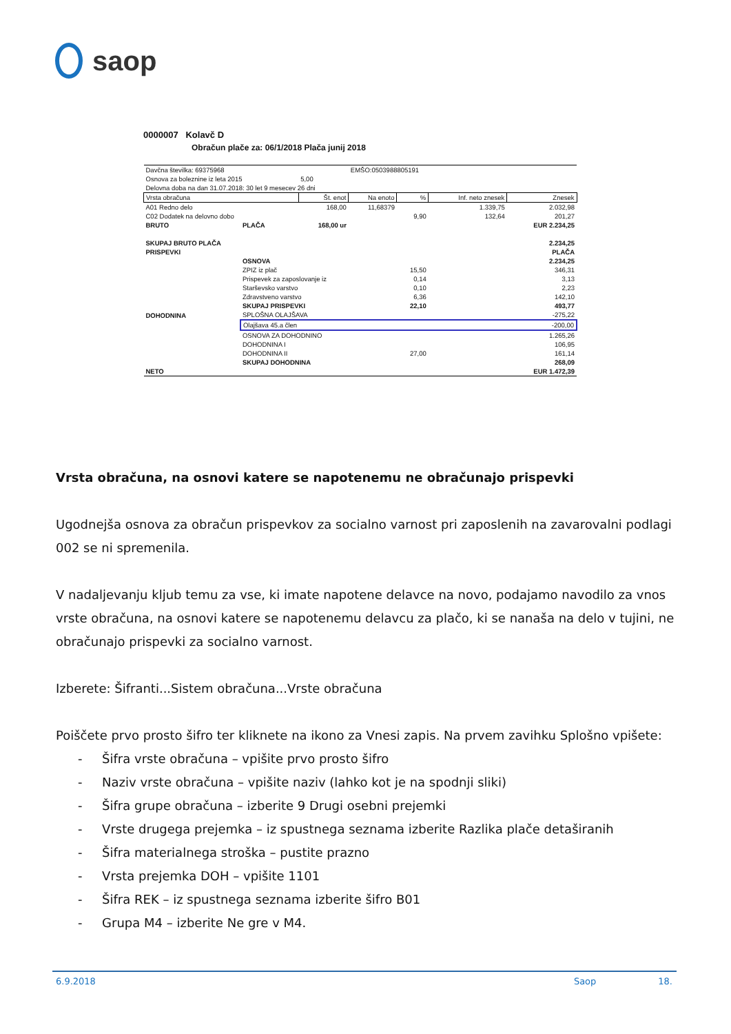saop
0000007 Kolavč D
Obračun plače za: 06/1/2018 Plača junij 2018
| Davčna številka: 69375968 | | | EMŠO:0503988805191 | | | |
| Osnova za boleznine iz leta 2015 | | 5,00 | | | | |
| Delovna doba na dan 31.07.2018: 30 let 9 mesecev 26 dni | | | | | | |
| Vrsta obračuna | | Št. enot | Na enoto | % | Inf. neto znesek | Znesek |
| A01 Redno delo | | 168,00 | 11,68379 | | 1.339,75 | 2.032,98 |
| C02 Dodatek na delovno dobo | | | | 9,90 | 132,64 | 201,27 |
| BRUTO | PLAČA | 168,00 ur | | | | EUR 2.234,25 |
| SKUPAJ BRUTO PLAČA | | | | | | 2.234,25 |
| PRISPEVKI | | | | | | PLAČA |
| | OSNOVA | | | | | 2.234,25 |
| | ZPIZ iz plač | | | 15,50 | | 346,31 |
| | Prispevek za zaposlovanje iz | | | 0,14 | | 3,13 |
| | Starševsko varstvo | | | 0,10 | | 2,23 |
| | Zdravstveno varstvo | | | 6,36 | | 142,10 |
| | SKUPAJ PRISPEVKI | | | 22,10 | | 493,77 |
| DOHODNINA | SPLOŠNA OLAJŠAVA | | | | | -275,22 |
| | Olajšava 45.a člen | | | | | -200,00 |
| | OSNOVA ZA DOHODNINO | | | | | 1.265,26 |
| | DOHODNINA I | | | | | 106,95 |
| | DOHODNINA II | | | 27,00 | | 161,14 |
| | SKUPAJ DOHODNINA | | | | | 268,09 |
| NETO | | | | | | EUR 1.472,39 |
Vrsta obračuna, na osnovi katere se napotenemu ne obračunajo prispevki
Ugodnejša osnova za obračun prispevkov za socialno varnost pri zaposlenih na zavarovalni podlagi 002 se ni spremenila.
V nadaljevanju kljub temu za vse, ki imate napotene delavce na novo, podajamo navodilo za vnos vrste obračuna, na osnovi katere se napotenemu delavcu za plačo, ki se nanaša na delo v tujini, ne obračunajo prispevki za socialno varnost.
Izberete: Šifranti...Sistem obračuna...Vrste obračuna
Poiščete prvo prosto šifro ter kliknete na ikono za Vnesi zapis. Na prvem zavihku Splošno vpišete:
- Šifra vrste obračuna – vpišite prvo prosto šifro
- Naziv vrste obračuna – vpišite naziv (lahko kot je na spodnji sliki)
- Šifra grupe obračuna – izberite 9 Drugi osebni prejemki
- Vrste drugega prejemka – iz spustnega seznama izberite Razlika plače detaširanih
- Šifra materialnega stroška – pustite prazno
- Vrsta prejemka DOH – vpišite 1101
- Šifra REK – iz spustnega seznama izberite šifro B01
- Grupa M4 – izberite Ne gre v M4.
6.9.2018 Saop 18.